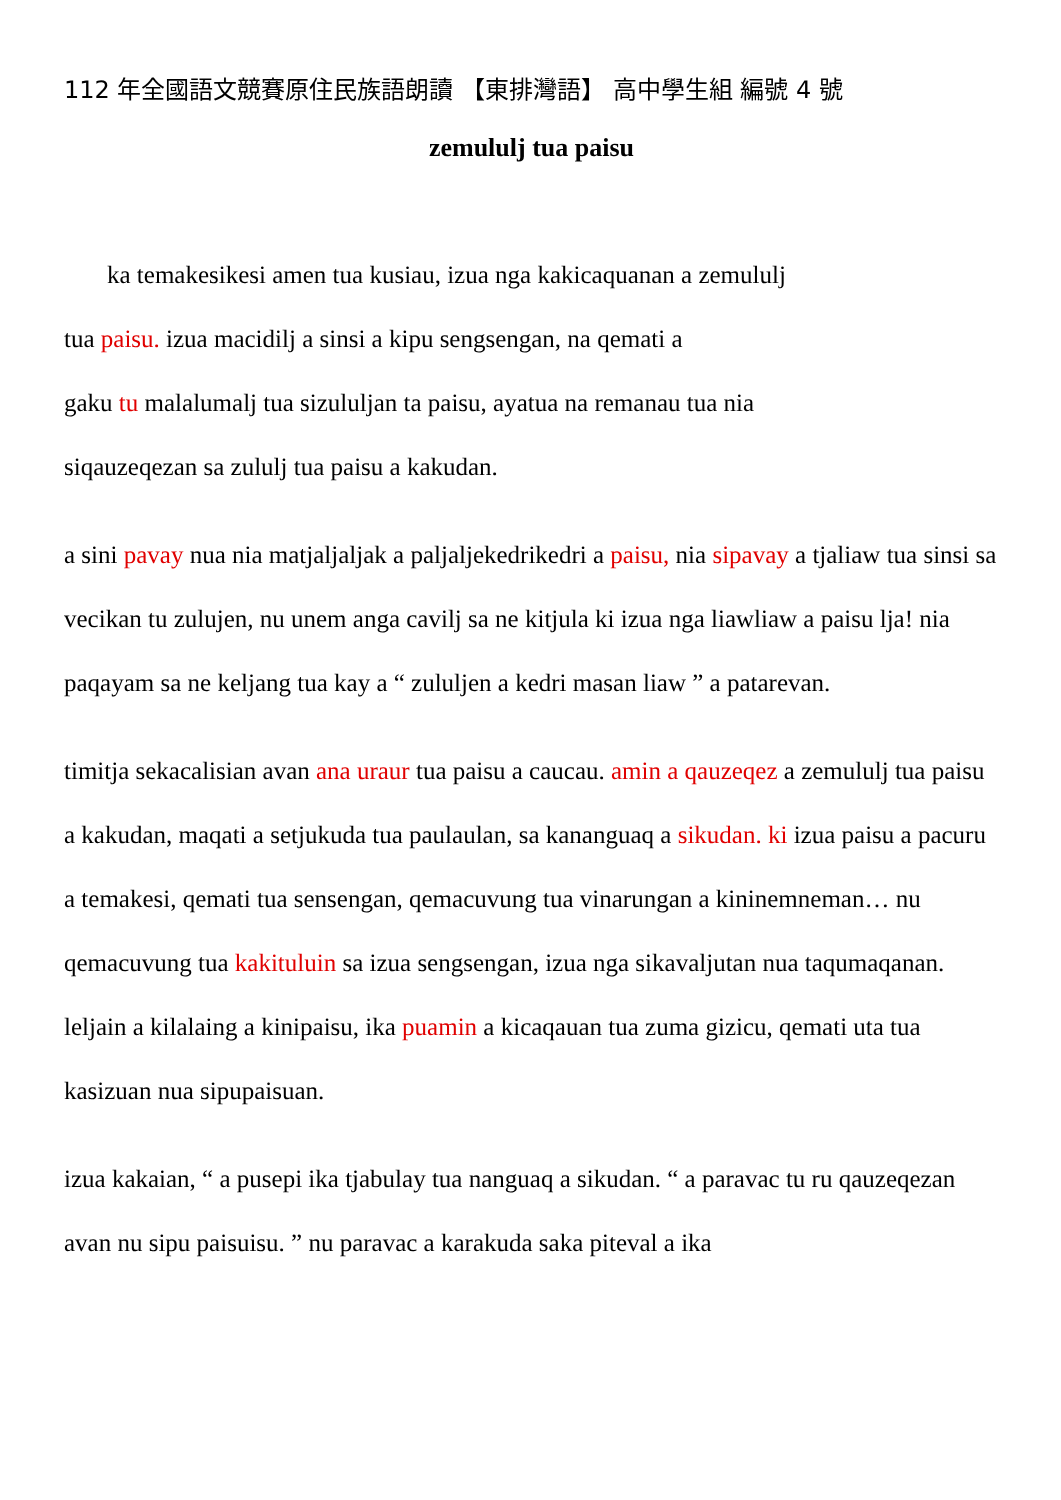112 年全國語文競賽原住民族語朗讀 【東排灣語】 高中學生組 編號 4 號
zemululj tua paisu
ka temakesikesi amen tua kusiau, izua nga kakicaquanan a zemululj
tua paisu. izua macidilj a sinsi a kipu sengsengan, na qemati a
gaku tu malalumalj tua sizululjan ta paisu, ayatua na remanau tua nia
siqauzeqezan sa zululj tua paisu a kakudan.
a sini pavay nua nia matjaljaljak a paljaljekedrikedri a paisu, nia sipavay a tjaliaw tua sinsi sa vecikan tu zulujen, nu unem anga cavilj sa ne kitjula ki izua nga liawliaw a paisu lja! nia paqayam sa ne keljang tua kay a “ zululjen a kedri masan liaw ” a patarevan.
timitja sekacalisian avan ana uraur tua paisu a caucau. amin a qauzeqez a zemululj tua paisu a kakudan, maqati a setjukuda tua paulaulan, sa kananguaq a sikudan. ki izua paisu a pacuru a temakesi, qemati tua sensengan, qemacuvung tua vinarungan a kininemneman… nu qemacuvung tua kakituluin sa izua sengsengan, izua nga sikavaljutan nua taqumaqanan. leljain a kilalaing a kinipaisu, ika puamin a kicaqauan tua zuma gizicu, qemati uta tua kasizuan nua sipupaisuan.
izua kakaian, “ a pusepi ika tjabulay tua nanguaq a sikudan. “ a paravac tu ru qauzeqezan avan nu sipu paisuisu. ” nu paravac a karakuda saka piteval a ika